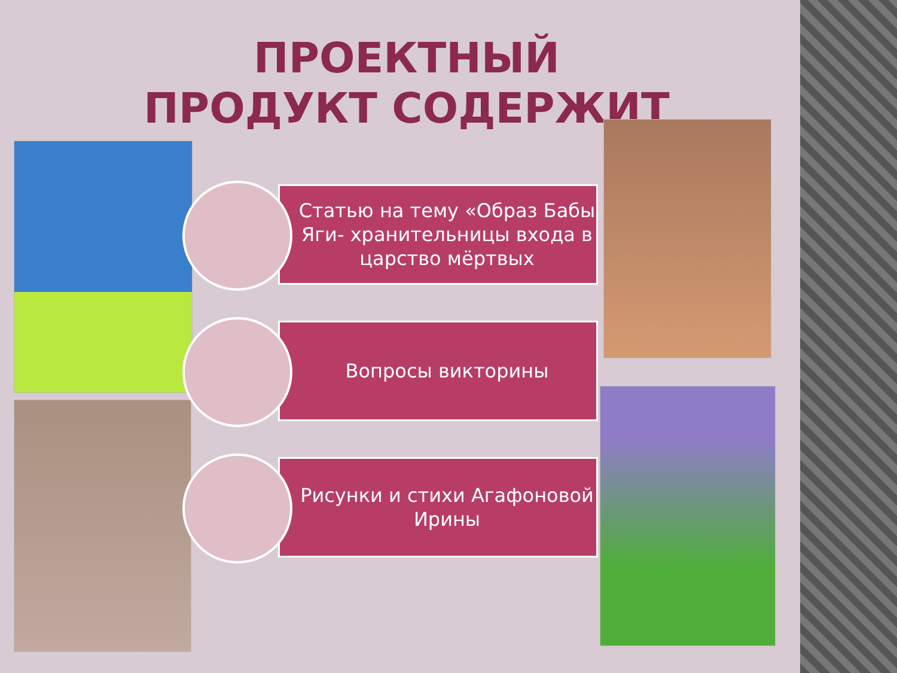ПРОЕКТНЫЙ ПРОДУКТ СОДЕРЖИТ
Статью на тему «Образ Бабы Яги- хранительницы входа в царство мёртвых
Вопросы викторины
Рисунки и стихи Агафоновой Ирины